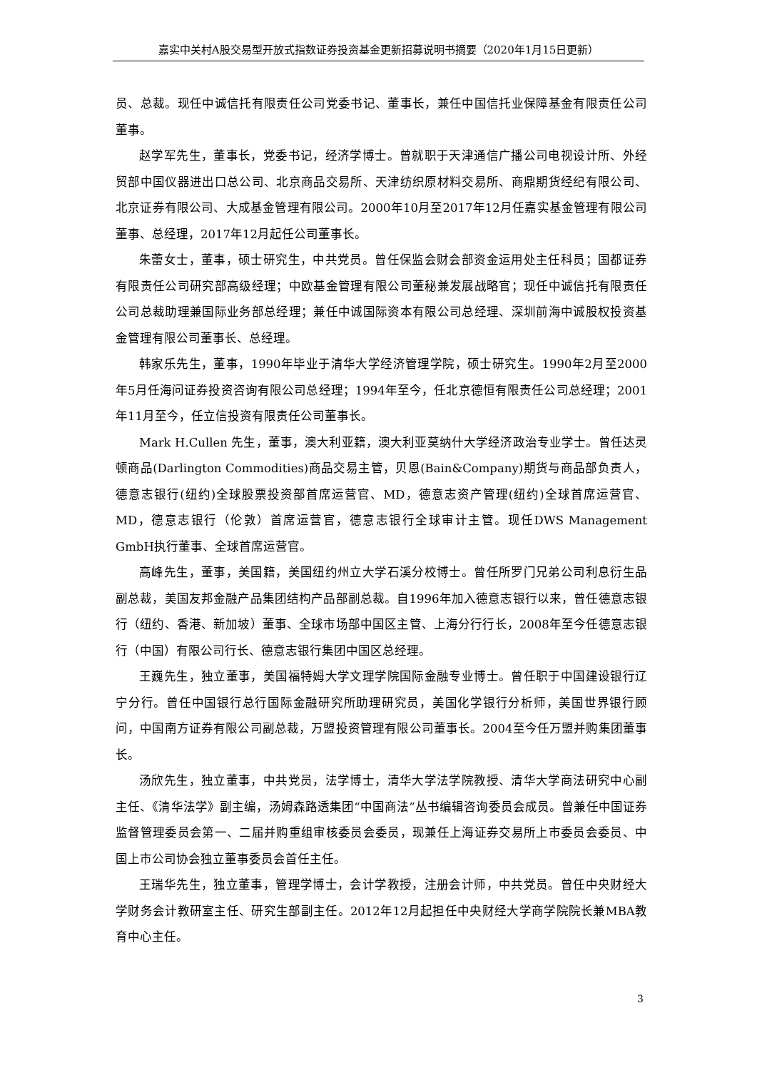嘉实中关村A股交易型开放式指数证券投资基金更新招募说明书摘要（2020年1月15日更新）
员、总裁。现任中诚信托有限责任公司党委书记、董事长，兼任中国信托业保障基金有限责任公司董事。
赵学军先生，董事长，党委书记，经济学博士。曾就职于天津通信广播公司电视设计所、外经贸部中国仪器进出口总公司、北京商品交易所、天津纺织原材料交易所、商鼎期货经纪有限公司、北京证券有限公司、大成基金管理有限公司。2000年10月至2017年12月任嘉实基金管理有限公司董事、总经理，2017年12月起任公司董事长。
朱蕾女士，董事，硕士研究生，中共党员。曾任保监会财会部资金运用处主任科员；国都证券有限责任公司研究部高级经理；中欧基金管理有限公司董秘兼发展战略官；现任中诚信托有限责任公司总裁助理兼国际业务部总经理；兼任中诚国际资本有限公司总经理、深圳前海中诚股权投资基金管理有限公司董事长、总经理。
韩家乐先生，董事，1990年毕业于清华大学经济管理学院，硕士研究生。1990年2月至2000年5月任海问证券投资咨询有限公司总经理；1994年至今，任北京德恒有限责任公司总经理；2001年11月至今，任立信投资有限责任公司董事长。
Mark H.Cullen 先生，董事，澳大利亚籍，澳大利亚莫纳什大学经济政治专业学士。曾任达灵顿商品(Darlington Commodities)商品交易主管，贝恩(Bain&Company)期货与商品部负责人，德意志银行(纽约)全球股票投资部首席运营官、MD，德意志资产管理(纽约)全球首席运营官、MD，德意志银行（伦敦）首席运营官，德意志银行全球审计主管。现任DWS Management GmbH执行董事、全球首席运营官。
高峰先生，董事，美国籍，美国纽约州立大学石溪分校博士。曾任所罗门兄弟公司利息衍生品副总裁，美国友邦金融产品集团结构产品部副总裁。自1996年加入德意志银行以来，曾任德意志银行（纽约、香港、新加坡）董事、全球市场部中国区主管、上海分行行长，2008年至今任德意志银行（中国）有限公司行长、德意志银行集团中国区总经理。
王巍先生，独立董事，美国福特姆大学文理学院国际金融专业博士。曾任职于中国建设银行辽宁分行。曾任中国银行总行国际金融研究所助理研究员，美国化学银行分析师，美国世界银行顾问，中国南方证券有限公司副总裁，万盟投资管理有限公司董事长。2004至今任万盟并购集团董事长。
汤欣先生，独立董事，中共党员，法学博士，清华大学法学院教授、清华大学商法研究中心副主任、《清华法学》副主编，汤姆森路透集团“中国商法”丛书编辑咨询委员会成员。曾兼任中国证券监督管理委员会第一、二届并购重组审核委员会委员，现兼任上海证券交易所上市委员会委员、中国上市公司协会独立董事委员会首任主任。
王瑞华先生，独立董事，管理学博士，会计学教授，注册会计师，中共党员。曾任中央财经大学财务会计教研室主任、研究生部副主任。2012年12月起担任中央财经大学商学院院长兼MBA教育中心主任。
3